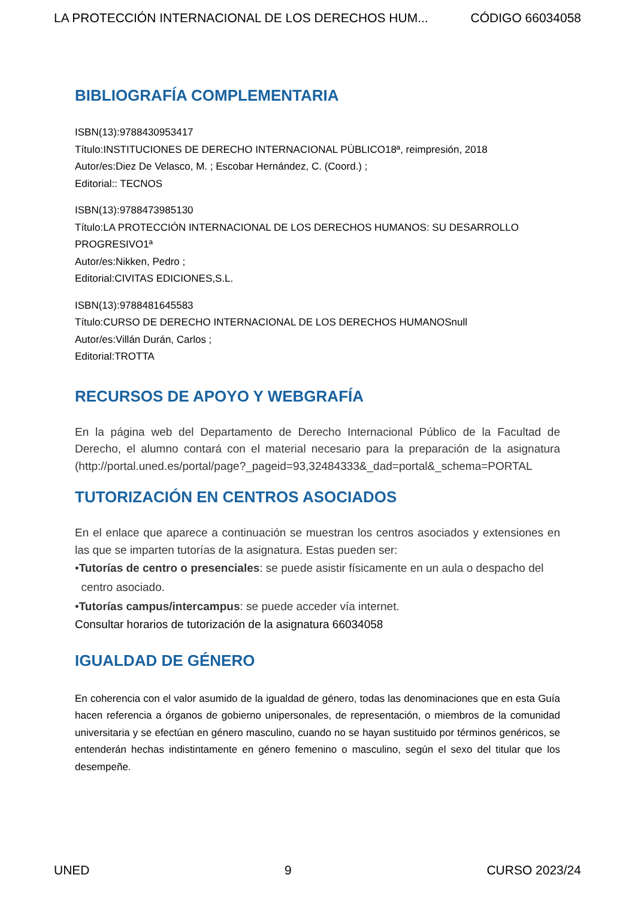LA PROTECCIÓN INTERNACIONAL DE LOS DERECHOS HUM... CÓDIGO 66034058
BIBLIOGRAFÍA COMPLEMENTARIA
ISBN(13):9788430953417
Título:INSTITUCIONES DE DERECHO INTERNACIONAL PÚBLICO18ª, reimpresión, 2018
Autor/es:Diez De Velasco, M. ; Escobar Hernández, C. (Coord.) ;
Editorial:: TECNOS
ISBN(13):9788473985130
Título:LA PROTECCIÓN INTERNACIONAL DE LOS DERECHOS HUMANOS: SU DESARROLLO PROGRESIVO1ª
Autor/es:Nikken, Pedro ;
Editorial:CIVITAS EDICIONES,S.L.
ISBN(13):9788481645583
Título:CURSO DE DERECHO INTERNACIONAL DE LOS DERECHOS HUMANOSnull
Autor/es:Villán Durán, Carlos ;
Editorial:TROTTA
RECURSOS DE APOYO Y WEBGRAFÍA
En la página web del Departamento de Derecho Internacional Público de la Facultad de Derecho, el alumno contará con el material necesario para la preparación de la asignatura (http://portal.uned.es/portal/page?_pageid=93,32484333&_dad=portal&_schema=PORTAL
TUTORIZACIÓN EN CENTROS ASOCIADOS
En el enlace que aparece a continuación se muestran los centros asociados y extensiones en las que se imparten tutorías de la asignatura. Estas pueden ser:
•Tutorías de centro o presenciales: se puede asistir físicamente en un aula o despacho del
centro asociado.
•Tutorías campus/intercampus: se puede acceder vía internet.
Consultar horarios de tutorización de la asignatura 66034058
IGUALDAD DE GÉNERO
En coherencia con el valor asumido de la igualdad de género, todas las denominaciones que en esta Guía hacen referencia a órganos de gobierno unipersonales, de representación, o miembros de la comunidad universitaria y se efectúan en género masculino, cuando no se hayan sustituido por términos genéricos, se entenderán hechas indistintamente en género femenino o masculino, según el sexo del titular que los desempeñe.
UNED 9 CURSO 2023/24